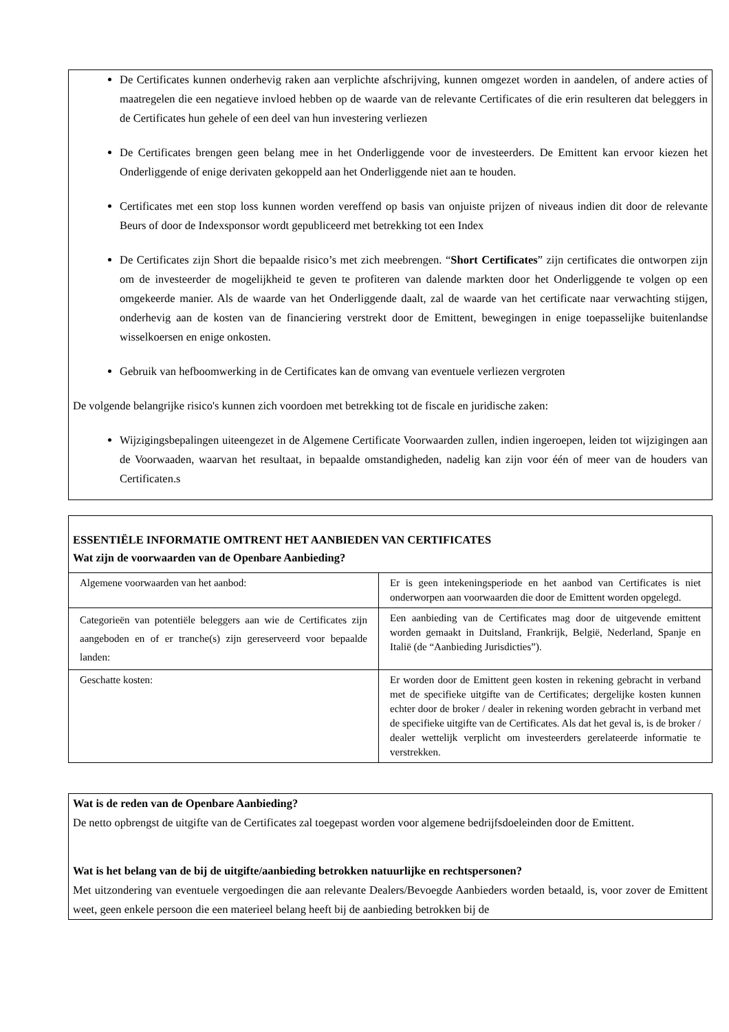De Certificates kunnen onderhevig raken aan verplichte afschrijving, kunnen omgezet worden in aandelen, of andere acties of maatregelen die een negatieve invloed hebben op de waarde van de relevante Certificates of die erin resulteren dat beleggers in de Certificates hun gehele of een deel van hun investering verliezen
De Certificates brengen geen belang mee in het Onderliggende voor de investeerders. De Emittent kan ervoor kiezen het Onderliggende of enige derivaten gekoppeld aan het Onderliggende niet aan te houden.
Certificates met een stop loss kunnen worden vereffend op basis van onjuiste prijzen of niveaus indien dit door de relevante Beurs of door de Indexsponsor wordt gepubliceerd met betrekking tot een Index
De Certificates zijn Short die bepaalde risico’s met zich meebrengen. “Short Certificates” zijn certificates die ontworpen zijn om de investeerder de mogelijkheid te geven te profiteren van dalende markten door het Onderliggende te volgen op een omgekeerde manier. Als de waarde van het Onderliggende daalt, zal de waarde van het certificate naar verwachting stijgen, onderhevig aan de kosten van de financiering verstrekt door de Emittent, bewegingen in enige toepasselijke buitenlandse wisselkoersen en enige onkosten.
Gebruik van hefboomwerking in de Certificates kan de omvang van eventuele verliezen vergroten
De volgende belangrijke risico's kunnen zich voordoen met betrekking tot de fiscale en juridische zaken:
Wijzigingsbepalingen uiteengezet in de Algemene Certificate Voorwaarden zullen, indien ingeroepen, leiden tot wijzigingen aan de Voorwaaden, waarvan het resultaat, in bepaalde omstandigheden, nadelig kan zijn voor één of meer van de houders van Certificaten.s
ESSENTIËLE INFORMATIE OMTRENT HET AANBIEDEN VAN CERTIFICATES
Wat zijn de voorwaarden van de Openbare Aanbieding?
| Algemene voorwaarden van het aanbod: | Er is geen intekeningsperiode en het aanbod van Certificates is niet onderworpen aan voorwaarden die door de Emittent worden opgelegd. |
| Categorieën van potentiële beleggers aan wie de Certificates zijn aangeboden en of er tranche(s) zijn gereserveerd voor bepaalde landen: | Een aanbieding van de Certificates mag door de uitgevende emittent worden gemaakt in Duitsland, Frankrijk, België, Nederland, Spanje en Italië (de “Aanbieding Jurisdicties”). |
| Geschatte kosten: | Er worden door de Emittent geen kosten in rekening gebracht in verband met de specifieke uitgifte van de Certificates; dergelijke kosten kunnen echter door de broker / dealer in rekening worden gebracht in verband met de specifieke uitgifte van de Certificates. Als dat het geval is, is de broker / dealer wettelijk verplicht om investeerders gerelateerde informatie te verstrekken. |
Wat is de reden van de Openbare Aanbieding?
De netto opbrengst de uitgifte van de Certificates zal toegepast worden voor algemene bedrijfsdoeleinden door de Emittent.
Wat is het belang van de bij de uitgifte/aanbieding betrokken natuurlijke en rechtspersonen?
Met uitzondering van eventuele vergoedingen die aan relevante Dealers/Bevoegde Aanbieders worden betaald, is, voor zover de Emittent weet, geen enkele persoon die een materieel belang heeft bij de aanbieding betrokken bij de